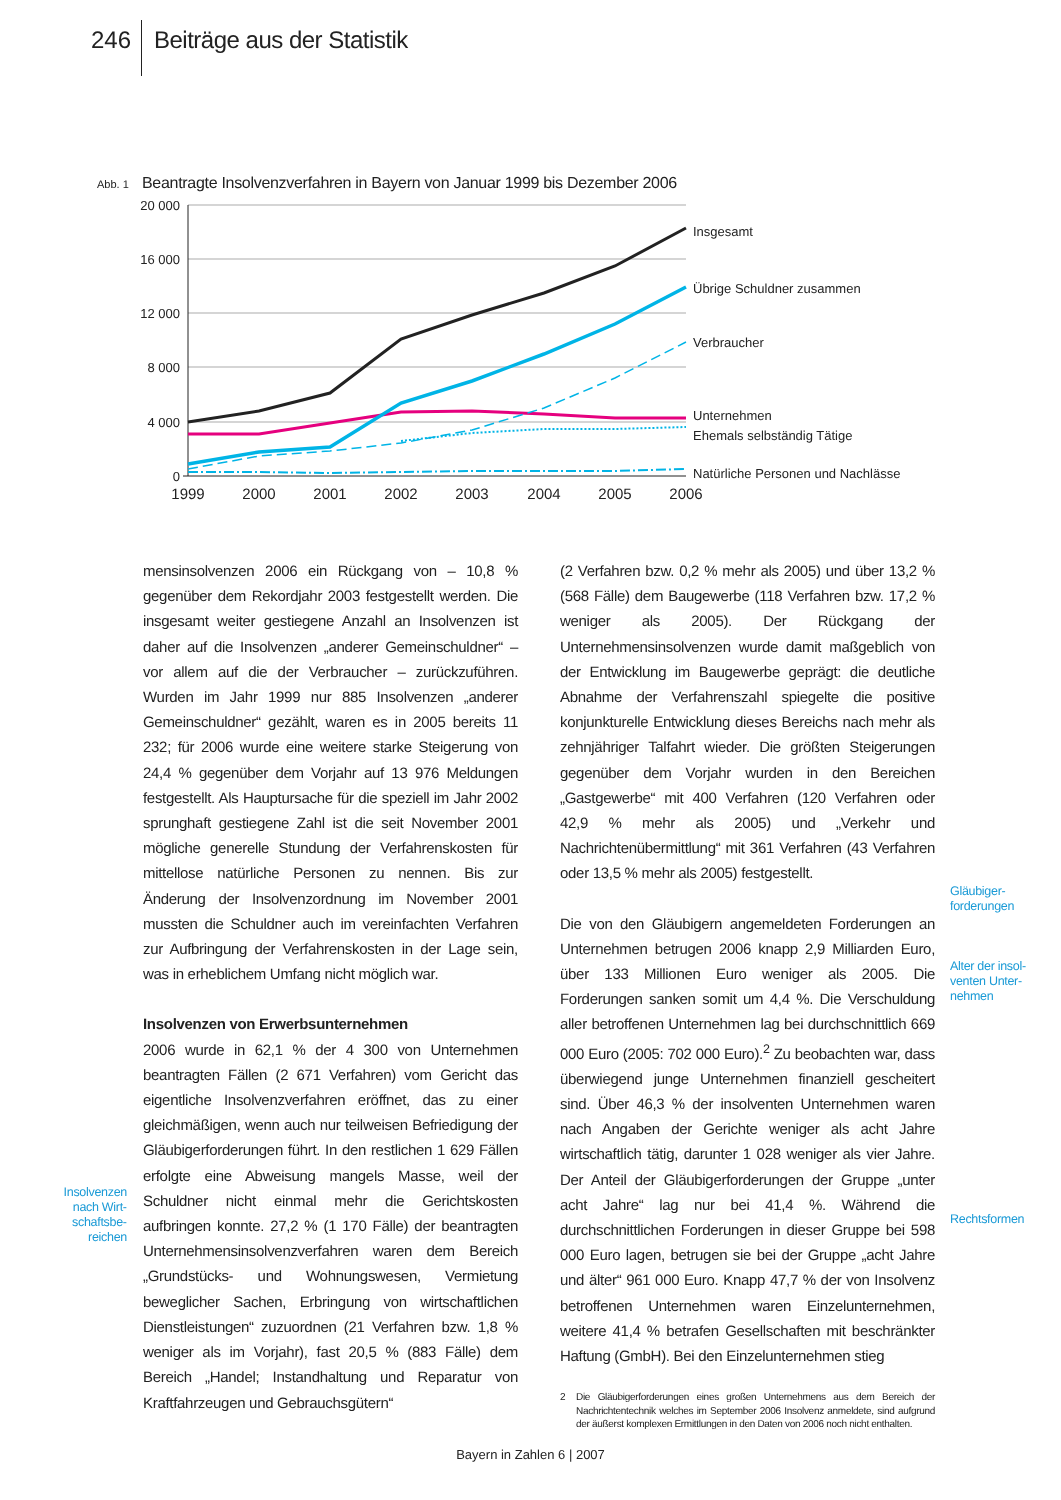246 Beiträge aus der Statistik
Abb. 1
Beantragte Insolvenzverfahren in Bayern von Januar 1999 bis Dezember 2006
20 000
16 000
12 000
8 000
4 000
0
1999
2000
2001
2002
2003
2004
2005
2006
Insgesamt
Übrige Schuldner zusammen
Verbraucher
Unternehmen
Ehemals selbständig Tätige
Natürliche Personen und Nachlässe
Insolvenzen nach Wirt­schaftsbe­reichen
mensinsolvenzen 2006 ein Rückgang von – 10,8 % gegenüber dem Rekordjahr 2003 festgestellt werden. Die insgesamt weiter gestiegene Anzahl an Insolvenzen ist daher auf die Insolvenzen „anderer Gemeinschuldner“ – vor allem auf die der Verbraucher – zurückzuführen. Wurden im Jahr 1999 nur 885 Insolvenzen „anderer Gemeinschuldner“ gezählt, waren es in 2005 bereits 11 232; für 2006 wurde eine weitere starke Steigerung von 24,4 % gegenüber dem Vorjahr auf 13 976 Meldungen festgestellt. Als Hauptursache für die speziell im Jahr 2002 sprunghaft gestiegene Zahl ist die seit November 2001 mögliche generelle Stundung der Verfahrenskosten für mittellose natürliche Personen zu nennen. Bis zur Änderung der Insolvenzordnung im November 2001 mussten die Schuldner auch im vereinfachten Verfahren zur Aufbringung der Verfahrenskosten in der Lage sein, was in erheblichem Umfang nicht möglich war.
Insolvenzen von Erwerbsunternehmen
2006 wurde in 62,1 % der 4 300 von Unternehmen beantragten Fällen (2 671 Verfahren) vom Gericht das eigentliche Insolvenzverfahren eröffnet, das zu einer gleichmäßigen, wenn auch nur teilweisen Befriedigung der Gläubigerforderungen führt. In den restlichen 1 629 Fällen erfolgte eine Abweisung mangels Masse, weil der Schuldner nicht einmal mehr die Gerichtskosten aufbringen konnte. 27,2 % (1 170 Fälle) der beantragten Unternehmensinsolvenzverfahren waren dem Bereich „Grundstücks- und Wohnungswesen, Vermietung beweglicher Sachen, Erbringung von wirtschaftlichen Dienstleistungen“ zuzuordnen (21 Verfahren bzw. 1,8 % weniger als im Vorjahr), fast 20,5 % (883 Fälle) dem Bereich „Handel; Instandhaltung und Reparatur von Kraftfahrzeugen und Gebrauchsgütern“
(2 Verfahren bzw. 0,2 % mehr als 2005) und über 13,2 % (568 Fälle) dem Baugewerbe (118 Verfahren bzw. 17,2 % weniger als 2005). Der Rückgang der Unternehmensinsolvenzen wurde damit maßgeblich von der Entwicklung im Baugewerbe geprägt: die deutliche Abnahme der Verfahrenszahl spiegelte die positive konjunkturelle Entwicklung dieses Bereichs nach mehr als zehnjähriger Talfahrt wieder. Die größten Steigerungen gegenüber dem Vorjahr wurden in den Bereichen „Gastgewerbe“ mit 400 Verfahren (120 Verfahren oder 42,9 % mehr als 2005) und „Verkehr und Nachrichtenübermittlung“ mit 361 Verfahren (43 Verfahren oder 13,5 % mehr als 2005) festgestellt.
Die von den Gläubigern angemeldeten Forderungen an Unternehmen betrugen 2006 knapp 2,9 Milliarden Euro, über 133 Millionen Euro weniger als 2005. Die Forderungen sanken somit um 4,4 %. Die Verschuldung aller betroffenen Unternehmen lag bei durchschnittlich 669 000 Euro (2005: 702 000 Euro).<sup>2</sup> Zu beobachten war, dass überwiegend junge Unternehmen finanziell gescheitert sind. Über 46,3 % der insolventen Unternehmen waren nach Angaben der Gerichte weniger als acht Jahre wirtschaftlich tätig, darunter 1 028 weniger als vier Jahre. Der Anteil der Gläubigerforderungen der Gruppe „unter acht Jahre“ lag nur bei 41,4 %. Während die durchschnittlichen Forderungen in dieser Gruppe bei 598 000 Euro lagen, betrugen sie bei der Gruppe „acht Jahre und älter“ 961 000 Euro. Knapp 47,7 % der von Insolvenz betroffenen Unternehmen waren Einzelunternehmen, weitere 41,4 % betrafen Gesellschaften mit beschränkter Haftung (GmbH). Bei den Einzelunternehmen stieg
2 Die Gläubigerforderungen eines großen Unternehmens aus dem Bereich der Nachrichtentechnik welches im September 2006 Insolvenz anmeldete, sind aufgrund der äußerst komplexen Ermittlungen in den Daten von 2006 noch nicht enthalten.
Gläubiger­forderungen
Alter der insol­venten Unter­nehmen
Rechts­formen
Bayern in Zahlen 6 | 2007